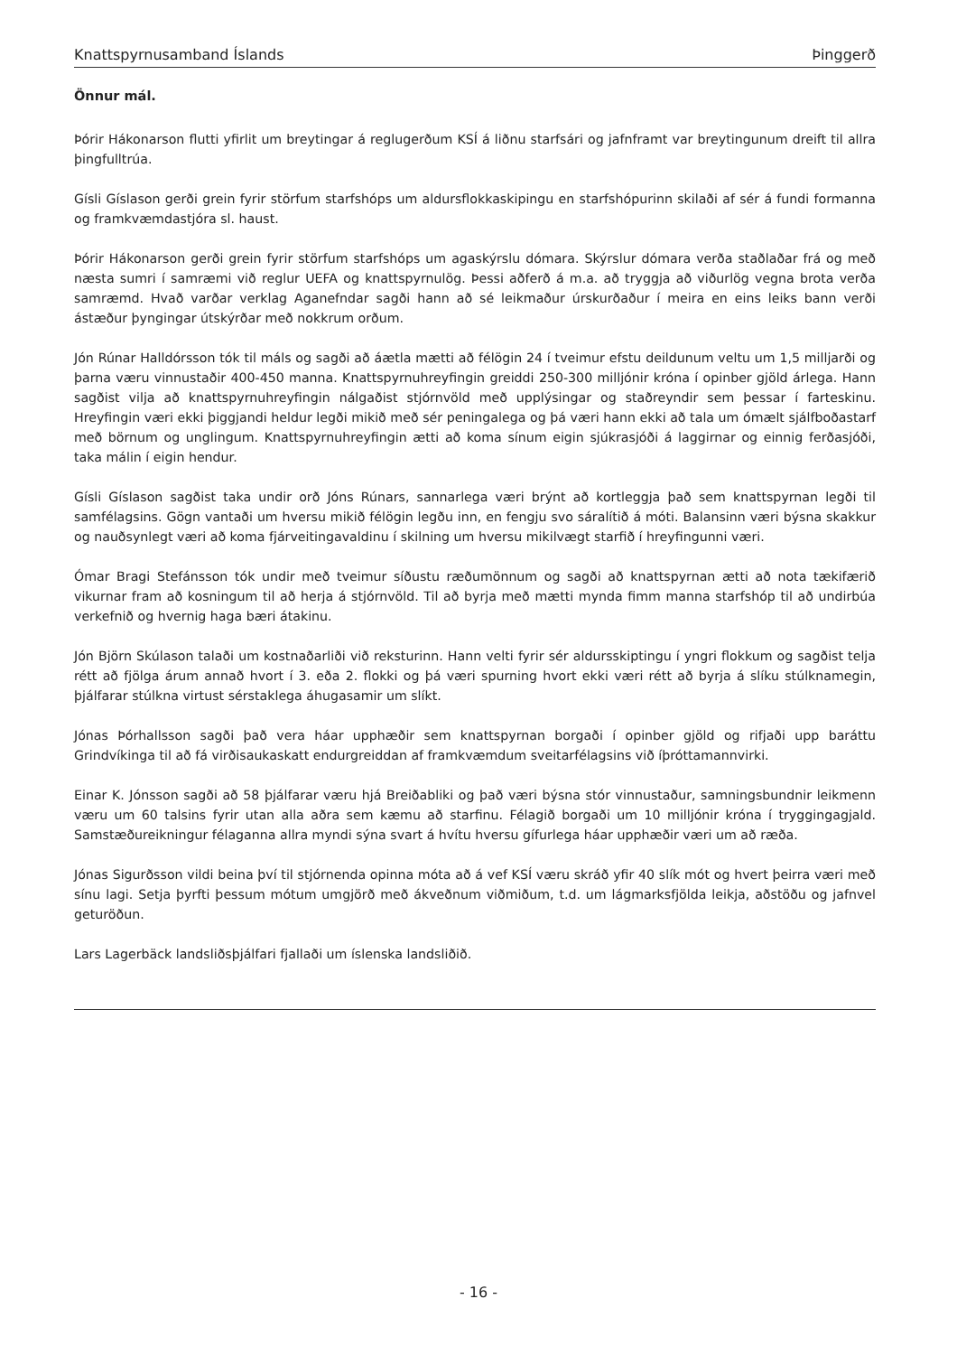Knattspyrnusamband Íslands Þinggerð
Önnur mál.
Þórir Hákonarson flutti yfirlit um breytingar á reglugerðum KSÍ á liðnu starfsári og jafnframt var breytingunum dreift til allra þingfulltrúa.
Gísli Gíslason gerði grein fyrir störfum starfshóps um aldursflokkaskipingu en starfshópurinn skilaði af sér á fundi formanna og framkvæmdastjóra sl. haust.
Þórir Hákonarson gerði grein fyrir störfum starfshóps um agaskýrslu dómara. Skýrslur dómara verða staðlaðar frá og með næsta sumri í samræmi við reglur UEFA og knattspyrnulög. Þessi aðferð á m.a. að tryggja að viðurlög vegna brota verða samræmd. Hvað varðar verklag Aganefndar sagði hann að sé leikmaður úrskurðaður í meira en eins leiks bann verði ástæður þyngingar útskýrðar með nokkrum orðum.
Jón Rúnar Halldórsson tók til máls og sagði að áætla mætti að félögin 24 í tveimur efstu deildunum veltu um 1,5 milljarði og þarna væru vinnustaðir 400-450 manna. Knattspyrnuhreyfingin greiddi 250-300 milljónir króna í opinber gjöld árlega. Hann sagðist vilja að knattspyrnuhreyfingin nálgaðist stjórnvöld með upplýsingar og staðreyndir sem þessar í farteskinu. Hreyfingin væri ekki þiggjandi heldur legði mikið með sér peningalega og þá væri hann ekki að tala um ómælt sjálfboðastarf með börnum og unglingum. Knattspyrnuhreyfingin ætti að koma sínum eigin sjúkrasjóði á laggirnar og einnig ferðasjóði, taka málin í eigin hendur.
Gísli Gíslason sagðist taka undir orð Jóns Rúnars, sannarlega væri brýnt að kortleggja það sem knattspyrnan legði til samfélagsins. Gögn vantaði um hversu mikið félögin legðu inn, en fengju svo sáralítið á móti. Balansinn væri býsna skakkur og nauðsynlegt væri að koma fjárveitingavaldinu í skilning um hversu mikilvægt starfið í hreyfingunni væri.
Ómar Bragi Stefánsson tók undir með tveimur síðustu ræðumönnum og sagði að knattspyrnan ætti að nota tækifærið vikurnar fram að kosningum til að herja á stjórnvöld. Til að byrja með mætti mynda fimm manna starfshóp til að undirbúa verkefnið og hvernig haga bæri átakinu.
Jón Björn Skúlason talaði um kostnaðarliði við reksturinn. Hann velti fyrir sér aldursskiptingu í yngri flokkum og sagðist telja rétt að fjölga árum annað hvort í 3. eða 2. flokki og þá væri spurning hvort ekki væri rétt að byrja á slíku stúlknamegin, þjálfarar stúlkna virtust sérstaklega áhugasamir um slíkt.
Jónas Þórhallsson sagði það vera háar upphæðir sem knattspyrnan borgaði í opinber gjöld og rifjaði upp baráttu Grindvíkinga til að fá virðisaukaskatt endurgreiddan af framkvæmdum sveitarfélagsins við íþróttamannvirki.
Einar K. Jónsson sagði að 58 þjálfarar væru hjá Breiðabliki og það væri býsna stór vinnustaður, samningsbundnir leikmenn væru um 60 talsins fyrir utan alla aðra sem kæmu að starfinu. Félagið borgaði um 10 milljónir króna í tryggingagjald. Samstæðureikningur félaganna allra myndi sýna svart á hvítu hversu gífurlega háar upphæðir væri um að ræða.
Jónas Sigurðsson vildi beina því til stjórnenda opinna móta að á vef KSÍ væru skráð yfir 40 slík mót og hvert þeirra væri með sínu lagi. Setja þyrfti þessum mótum umgjörð með ákveðnum viðmiðum, t.d. um lágmarksfjölda leikja, aðstöðu og jafnvel geturöðun.
Lars Lagerbäck landsliðsþjálfari fjallaði um íslenska landsliðið.
- 16 -